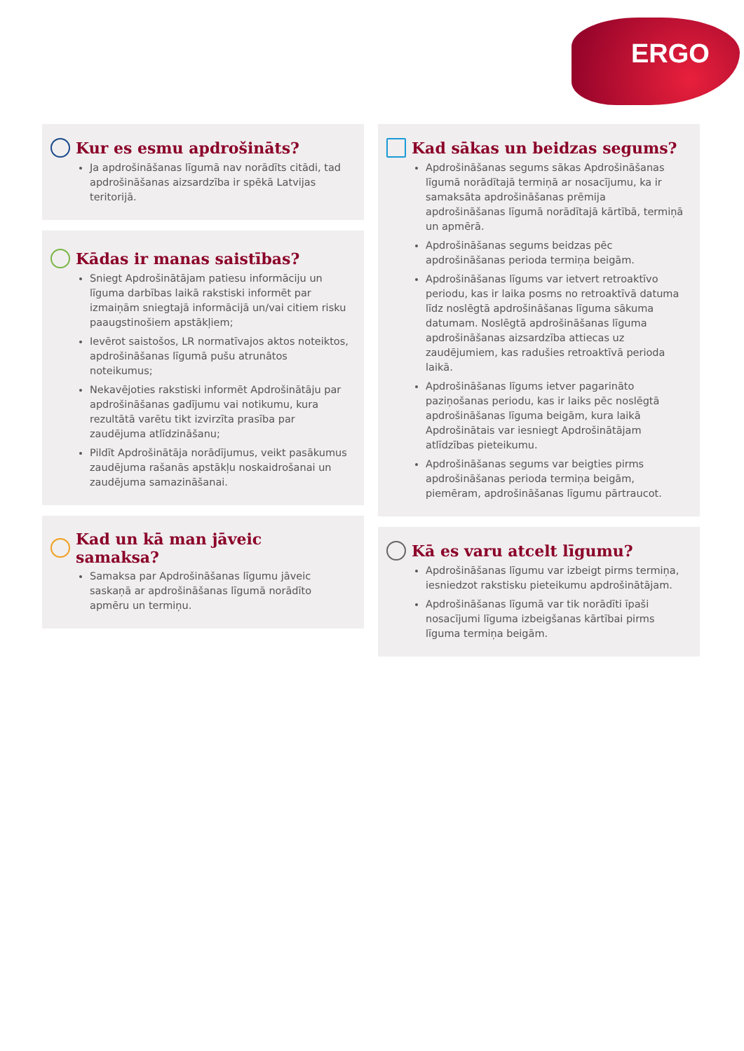ERGO
Kur es esmu apdrošināts?
Ja apdrošināšanas līgumā nav norādīts citādi, tad apdrošināšanas aizsardzība ir spēkā Latvijas teritorijā.
Kādas ir manas saistības?
Sniegt Apdrošinātājam patiesu informāciju un līguma darbības laikā rakstiski informēt par izmaiņām sniegtajā informācijā un/vai citiem risku paaugstinošiem apstākļiem;
Ievērot saistošos, LR normatīvajos aktos noteiktos, apdrošināšanas līgumā pušu atrunātos noteikumus;
Nekavējoties rakstiski informēt Apdrošinātāju par apdrošināšanas gadījumu vai notikumu, kura rezultātā varētu tikt izvirzīta prasība par zaudējuma atlīdzināšanu;
Pildīt Apdrošinātāja norādījumus, veikt pasākumus zaudējuma rašanās apstākļu noskaidrošanai un zaudējuma samazināšanai.
Kad un kā man jāveic samaksa?
Samaksa par Apdrošināšanas līgumu jāveic saskaņā ar apdrošināšanas līgumā norādīto apmēru un termiņu.
Kad sākas un beidzas segums?
Apdrošināšanas segums sākas Apdrošināšanas līgumā norādītajā termiņā ar nosacījumu, ka ir samaksāta apdrošināšanas prēmija apdrošināšanas līgumā norādītajā kārtībā, termiņā un apmērā.
Apdrošināšanas segums beidzas pēc apdrošināšanas perioda termiņa beigām.
Apdrošināšanas līgums var ietvert retroaktīvo periodu, kas ir laika posms no retroaktīvā datuma līdz noslēgtā apdrošināšanas līguma sākuma datumam. Noslēgtā apdrošināšanas līguma apdrošināšanas aizsardzība attiecas uz zaudējumiem, kas radušies retroaktīvā perioda laikā.
Apdrošināšanas līgums ietver pagarināto paziņošanas periodu, kas ir laiks pēc noslēgtā apdrošināšanas līguma beigām, kura laikā Apdrošinātais var iesniegt Apdrošinātājam atlīdzības pieteikumu.
Apdrošināšanas segums var beigties pirms apdrošināšanas perioda termiņa beigām, piemēram, apdrošināšanas līgumu pārtraucot.
Kā es varu atcelt līgumu?
Apdrošināšanas līgumu var izbeigt pirms termiņa, iesniedzot rakstisku pieteikumu apdrošinātājam.
Apdrošināšanas līgumā var tik norādīti īpaši nosacījumi līguma izbeigšanas kārtībai pirms līguma termiņa beigām.